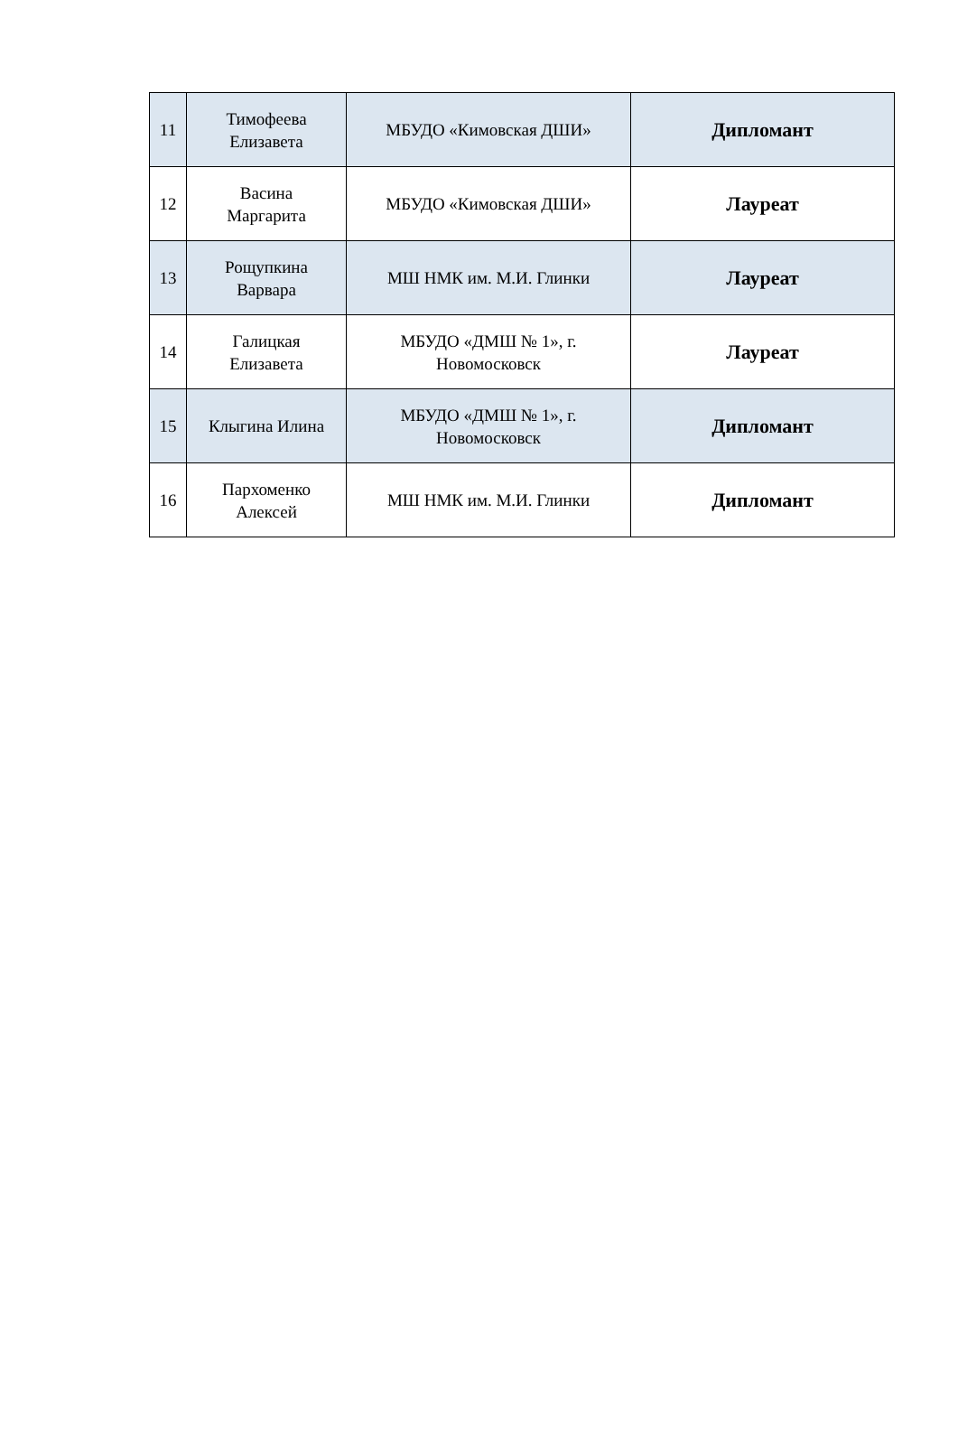| 11 | Тимофеева Елизавета | МБУДО «Кимовская ДШИ» | Дипломант |
| 12 | Васина Маргарита | МБУДО «Кимовская ДШИ» | Лауреат |
| 13 | Рощупкина Варвара | МШ НМК им. М.И. Глинки | Лауреат |
| 14 | Галицкая Елизавета | МБУДО «ДМШ № 1», г. Новомосковск | Лауреат |
| 15 | Клыгина Илина | МБУДО «ДМШ № 1», г. Новомосковск | Дипломант |
| 16 | Пархоменко Алексей | МШ НМК им. М.И. Глинки | Дипломант |